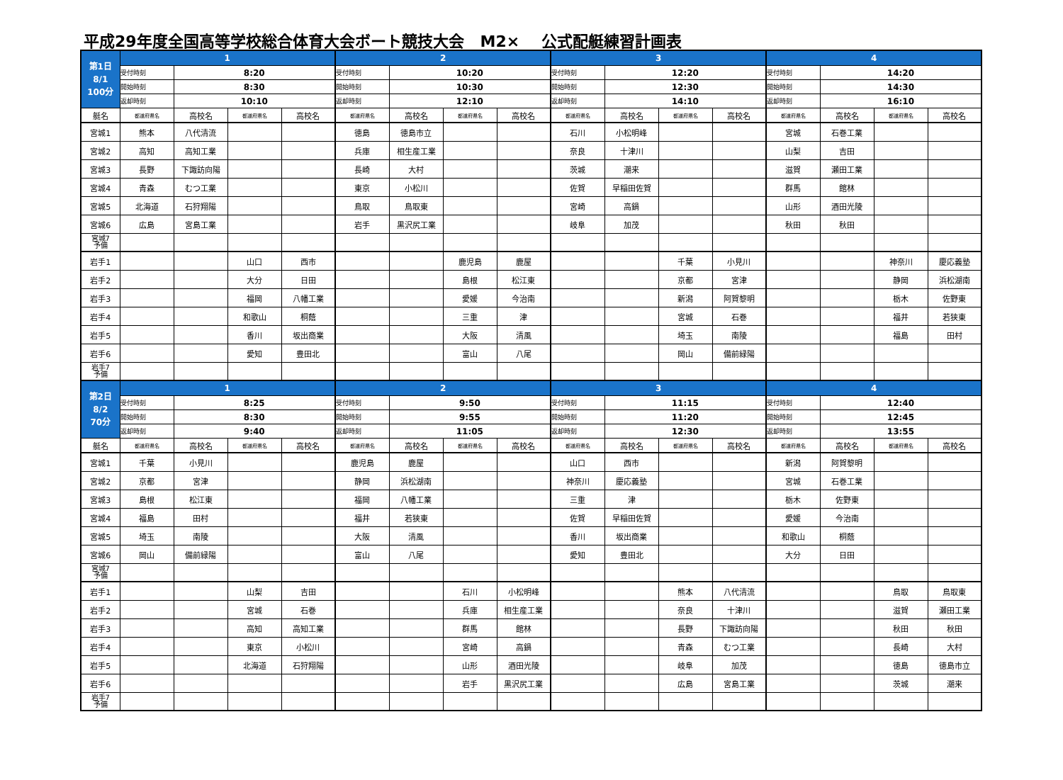平成29年度全国高等学校総合体育大会ボート競技大会 M2× 公式配艇練習計画表
| 第1日 8/1 100分 | 1 | | | | 2 | | | | 3 | | | | 4 | | | |
| | 受付時刻 | 8:20 | | | 受付時刻 | 10:20 | | | 受付時刻 | 12:20 | | | 受付時刻 | 14:20 | | |
| | 開始時刻 | 8:30 | | | 開始時刻 | 10:30 | | | 開始時刻 | 12:30 | | | 開始時刻 | 14:30 | | |
| | 返却時刻 | 10:10 | | | 返却時刻 | 12:10 | | | 返却時刻 | 14:10 | | | 返却時刻 | 16:10 | | |
| 艇名 | 都道府県名 | 高校名 | 都道府県名 | 高校名 | 都道府県名 | 高校名 | 都道府県名 | 高校名 | 都道府県名 | 高校名 | 都道府県名 | 高校名 | 都道府県名 | 高校名 | 都道府県名 | 高校名 |
| 宮城1 | 熊本 | 八代清流 | | | 徳島 | 徳島市立 | | | 石川 | 小松明峰 | | | 宮城 | 石巻工業 | | |
| 宮城2 | 高知 | 高知工業 | | | 兵庫 | 相生産工業 | | | 奈良 | 十津川 | | | 山梨 | 吉田 | | |
| 宮城3 | 長野 | 下諏訪向陽 | | | 長崎 | 大村 | | | 茨城 | 潮来 | | | 滋賀 | 瀬田工業 | | |
| 宮城4 | 青森 | むつ工業 | | | 東京 | 小松川 | | | 佐賀 | 早稲田佐賀 | | | 群馬 | 館林 | | |
| 宮城5 | 北海道 | 石狩翔陽 | | | 鳥取 | 鳥取東 | | | 宮崎 | 高鍋 | | | 山形 | 酒田光陵 | | |
| 宮城6 | 広島 | 宮島工業 | | | 岩手 | 黒沢尻工業 | | | 岐阜 | 加茂 | | | 秋田 | 秋田 | | |
| 宮城7 予備 | | | | | | | | | | | | | | | | |
| 岩手1 | | | 山口 | 西市 | | | 鹿児島 | 鹿屋 | | | 千葉 | 小見川 | | | 神奈川 | 慶応義塾 |
| 岩手2 | | | 大分 | 日田 | | | 島根 | 松江東 | | | 京都 | 宮津 | | | 静岡 | 浜松湖南 |
| 岩手3 | | | 福岡 | 八幡工業 | | | 愛媛 | 今治南 | | | 新潟 | 阿賀黎明 | | | 栃木 | 佐野東 |
| 岩手4 | | | 和歌山 | 桐蔭 | | | 三重 | 津 | | | 宮城 | 石巻 | | | 福井 | 若狭東 |
| 岩手5 | | | 香川 | 坂出商業 | | | 大阪 | 清風 | | | 埼玉 | 南陵 | | | 福島 | 田村 |
| 岩手6 | | | 愛知 | 豊田北 | | | 富山 | 八尾 | | | 岡山 | 備前緑陽 | | | | |
| 岩手7 予備 | | | | | | | | | | | | | | | | |
| 第2日 8/2 70分 | 1 | | | | 2 | | | | 3 | | | | 4 | | | |
| | 受付時刻 | 8:25 | | | 受付時刻 | 9:50 | | | 受付時刻 | 11:15 | | | 受付時刻 | 12:40 | | |
| | 開始時刻 | 8:30 | | | 開始時刻 | 9:55 | | | 開始時刻 | 11:20 | | | 開始時刻 | 12:45 | | |
| | 返却時刻 | 9:40 | | | 返却時刻 | 11:05 | | | 返却時刻 | 12:30 | | | 返却時刻 | 13:55 | | |
| 艇名 | 都道府県名 | 高校名 | 都道府県名 | 高校名 | 都道府県名 | 高校名 | 都道府県名 | 高校名 | 都道府県名 | 高校名 | 都道府県名 | 高校名 | 都道府県名 | 高校名 | 都道府県名 | 高校名 |
| 宮城1 | 千葉 | 小見川 | | | 鹿児島 | 鹿屋 | | | 山口 | 西市 | | | 新潟 | 阿賀黎明 | | |
| 宮城2 | 京都 | 宮津 | | | 静岡 | 浜松湖南 | | | 神奈川 | 慶応義塾 | | | 宮城 | 石巻工業 | | |
| 宮城3 | 島根 | 松江東 | | | 福岡 | 八幡工業 | | | 三重 | 津 | | | 栃木 | 佐野東 | | |
| 宮城4 | 福島 | 田村 | | | 福井 | 若狭東 | | | 佐賀 | 早稲田佐賀 | | | 愛媛 | 今治南 | | |
| 宮城5 | 埼玉 | 南陵 | | | 大阪 | 清風 | | | 香川 | 坂出商業 | | | 和歌山 | 桐蔭 | | |
| 宮城6 | 岡山 | 備前緑陽 | | | 富山 | 八尾 | | | 愛知 | 豊田北 | | | 大分 | 日田 | | |
| 宮城7 予備 | | | | | | | | | | | | | | | | |
| 岩手1 | | | 山梨 | 吉田 | | | 石川 | 小松明峰 | | | 熊本 | 八代清流 | | | 鳥取 | 鳥取東 |
| 岩手2 | | | 宮城 | 石巻 | | | 兵庫 | 相生産工業 | | | 奈良 | 十津川 | | | 滋賀 | 瀬田工業 |
| 岩手3 | | | 高知 | 高知工業 | | | 群馬 | 館林 | | | 長野 | 下諏訪向陽 | | | 秋田 | 秋田 |
| 岩手4 | | | 東京 | 小松川 | | | 宮崎 | 高鍋 | | | 青森 | むつ工業 | | | 長崎 | 大村 |
| 岩手5 | | | 北海道 | 石狩翔陽 | | | 山形 | 酒田光陵 | | | 岐阜 | 加茂 | | | 徳島 | 徳島市立 |
| 岩手6 | | | | | | | 岩手 | 黒沢尻工業 | | | 広島 | 宮島工業 | | | 茨城 | 潮来 |
| 岩手7 予備 | | | | | | | | | | | | | | | | |